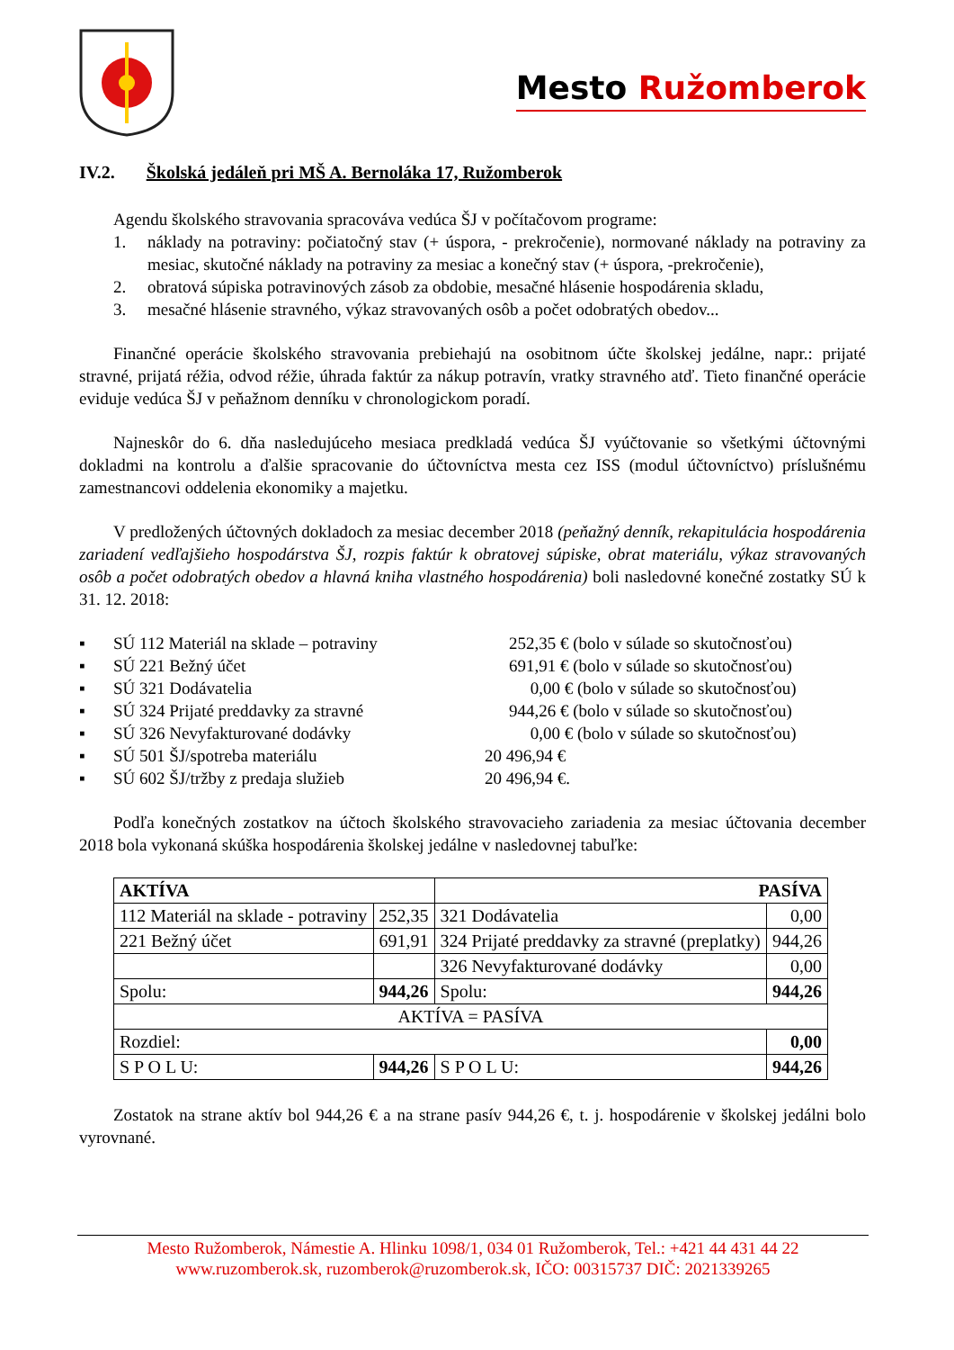Mesto Ružomberok
IV.2. Školská jedáleň pri MŠ A. Bernoláka 17, Ružomberok
Agendu školského stravovania spracováva vedúca ŠJ v počítačovom programe:
1. náklady na potraviny: počiatočný stav (+ úspora, - prekročenie), normované náklady na potraviny za mesiac, skutočné náklady na potraviny za mesiac a konečný stav (+ úspora, -prekročenie),
2. obratová súpiska potravinových zásob za obdobie, mesačné hlásenie hospodárenia skladu,
3. mesačné hlásenie stravného, výkaz stravovaných osôb a počet odobratých obedov...
Finančné operácie školského stravovania prebiehajú na osobitnom účte školskej jedálne, napr.: prijaté stravné, prijatá réžia, odvod réžie, úhrada faktúr za nákup potravín, vratky stravného atď. Tieto finančné operácie eviduje vedúca ŠJ v peňažnom denníku v chronologickom poradí.
Najneskôr do 6. dňa nasledujúceho mesiaca predkladá vedúca ŠJ vyúčtovanie so všetkými účtovnými dokladmi na kontrolu a ďalšie spracovanie do účtovníctva mesta cez ISS (modul účtovníctvo) príslušnému zamestnancovi oddelenia ekonomiky a majetku.
V predložených účtovných dokladoch za mesiac december 2018 (peňažný denník, rekapitulácia hospodárenia zariadení vedľajšieho hospodárstva ŠJ, rozpis faktúr k obratovej súpiske, obrat materiálu, výkaz stravovaných osôb a počet odobratých obedov a hlavná kniha vlastného hospodárenia) boli nasledovné konečné zostatky SÚ k 31. 12. 2018:
▪ SÚ 112 Materiál na sklade – potraviny 252,35 € (bolo v súlade so skutočnosťou)
▪ SÚ 221 Bežný účet 691,91 € (bolo v súlade so skutočnosťou)
▪ SÚ 321 Dodávatelia 0,00 € (bolo v súlade so skutočnosťou)
▪ SÚ 324 Prijaté preddavky za stravné 944,26 € (bolo v súlade so skutočnosťou)
▪ SÚ 326 Nevyfakturované dodávky 0,00 € (bolo v súlade so skutočnosťou)
▪ SÚ 501 ŠJ/spotreba materiálu 20 496,94 €
▪ SÚ 602 ŠJ/tržby z predaja služieb 20 496,94 €.
Podľa konečných zostatkov na účtoch školského stravovacieho zariadenia za mesiac účtovania december 2018 bola vykonaná skúška hospodárenia školskej jedálne v nasledovnej tabuľke:
| AKTÍVA | | PASÍVA | |
| --- | --- | --- | --- |
| 112 Materiál na sklade - potraviny | 252,35 | 321 Dodávatelia | 0,00 |
| 221 Bežný účet | 691,91 | 324 Prijaté preddavky za stravné (preplatky) | 944,26 |
| | | 326 Nevyfakturované dodávky | 0,00 |
| Spolu: | 944,26 | Spolu: | 944,26 |
| AKTÍVA = PASÍVA | | | |
| Rozdiel: | | | 0,00 |
| S P O L U: | 944,26 | S P O L U: | 944,26 |
Zostatok na strane aktív bol 944,26 € a na strane pasív 944,26 €, t. j. hospodárenie v školskej jedálni bolo vyrovnané.
Mesto Ružomberok, Námestie A. Hlinku 1098/1, 034 01 Ružomberok, Tel.: +421 44 431 44 22
www.ruzomberok.sk, ruzomberok@ruzomberok.sk, IČO: 00315737 DIČ: 2021339265